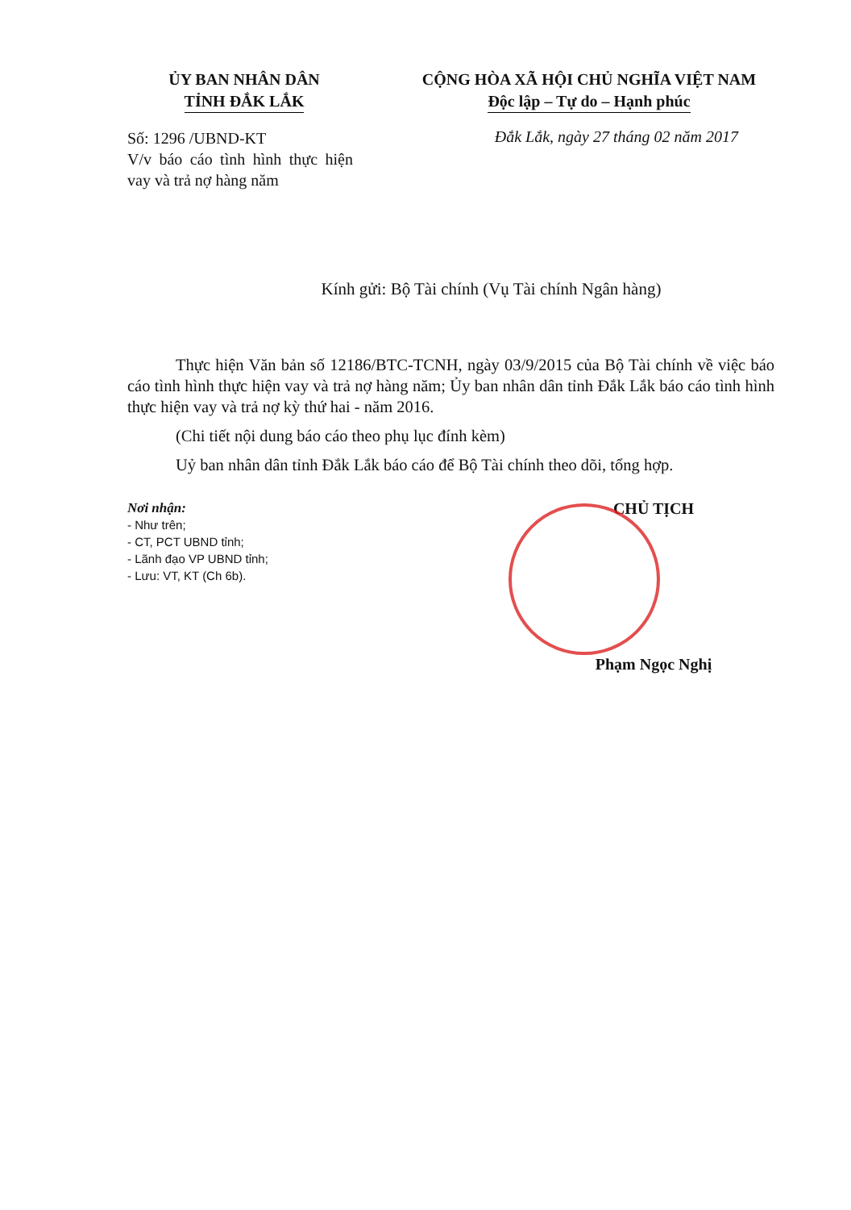ỦY BAN NHÂN DÂN
TỈNH ĐẮK LẮK
CỘNG HÒA XÃ HỘI CHỦ NGHĨA VIỆT NAM
Độc lập – Tự do – Hạnh phúc
Số: 1296 /UBND-KT
V/v báo cáo tình hình thực hiện vay và trả nợ hàng năm
Đắk Lắk, ngày 27 tháng 02 năm 2017
Kính gửi: Bộ Tài chính (Vụ Tài chính Ngân hàng)
Thực hiện Văn bản số 12186/BTC-TCNH, ngày 03/9/2015 của Bộ Tài chính về việc báo cáo tình hình thực hiện vay và trả nợ hàng năm; Ủy ban nhân dân tỉnh Đắk Lắk báo cáo tình hình thực hiện vay và trả nợ kỳ thứ hai - năm 2016.
(Chi tiết nội dung báo cáo theo phụ lục đính kèm)
Uỷ ban nhân dân tỉnh Đắk Lắk báo cáo để Bộ Tài chính theo dõi, tổng hợp.
Nơi nhận:
- Như trên;
- CT, PCT UBND tỉnh;
- Lãnh đạo VP UBND tỉnh;
- Lưu: VT, KT (Ch 6b).
CHỦ TỊCH
Phạm Ngọc Nghị